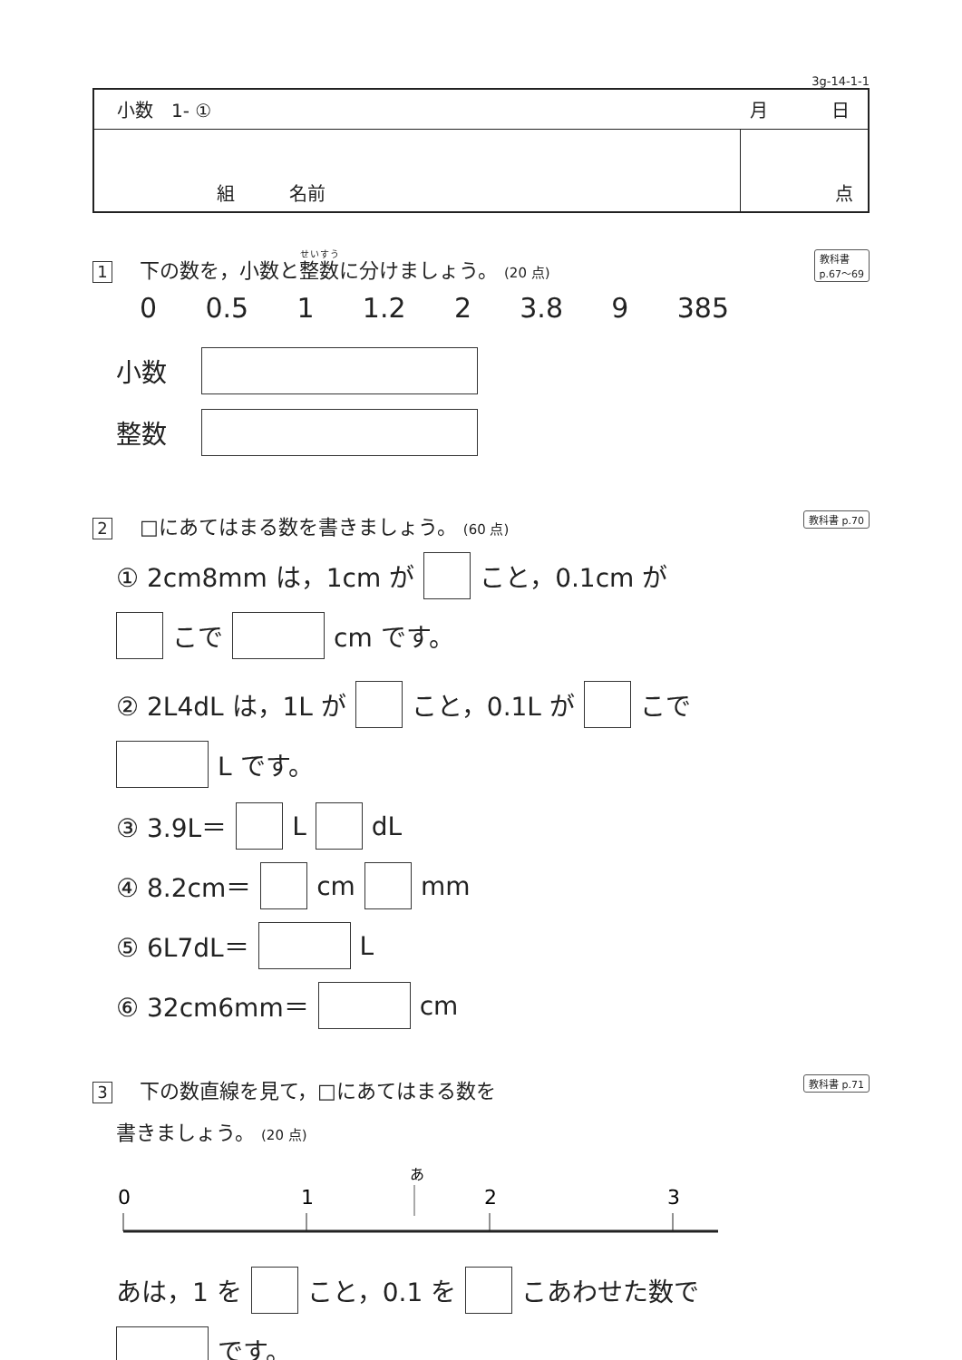3g-14-1-1
小数　1- ① 月 日
組　　　名前 点
教科書
p.67〜69 1 下の数を，小数と整数に分けましょう。 (20 点)
0 0.5 1 1.2 2 3.8 9 385
小数　
整数　
教科書 p.70 2 □にあてはまる数を書きましょう。 (60 点)
① 2cm8mm は，1cm が こと，0.1cm が
こで cm です。
② 2L4dL は，1L が こと，0.1L が こで
L です。
③ 3.9L＝ L dL
④ 8.2cm＝ cm mm
⑤ 6L7dL＝ L
⑥ 32cm6mm＝ cm
教科書 p.71 3 下の数直線を見て，□にあてはまる数を
書きましょう。 (20 点)
あ
0
1
2
3
あは，1 を こと，0.1 を こあわせた数で
です。